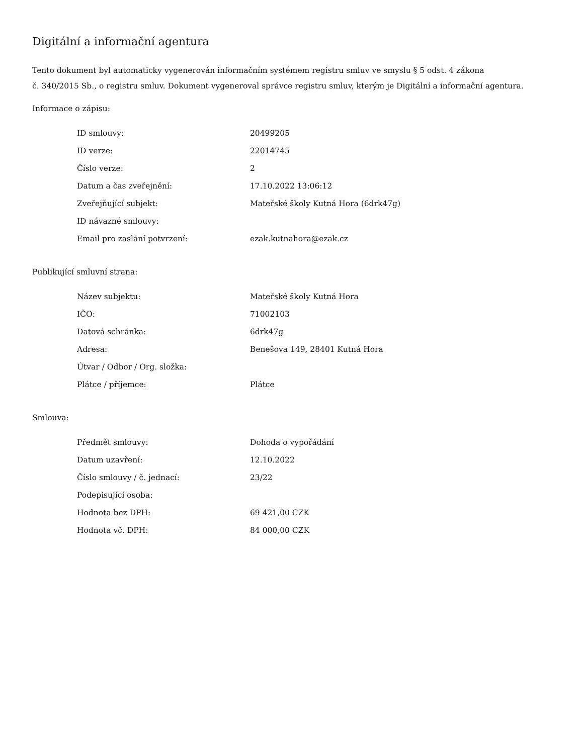Digitální a informační agentura
Tento dokument byl automaticky vygenerován informačním systémem registru smluv ve smyslu § 5 odst. 4 zákona
č. 340/2015 Sb., o registru smluv. Dokument vygeneroval správce registru smluv, kterým je Digitální a informační agentura.
Informace o zápisu:
| ID smlouvy: | 20499205 |
| ID verze: | 22014745 |
| Číslo verze: | 2 |
| Datum a čas zveřejnění: | 17.10.2022 13:06:12 |
| Zveřejňující subjekt: | Mateřské školy Kutná Hora (6drk47g) |
| ID návazné smlouvy: | |
| Email pro zaslání potvrzení: | ezak.kutnahora@ezak.cz |
Publikující smluvní strana:
| Název subjektu: | Mateřské školy Kutná Hora |
| IČO: | 71002103 |
| Datová schránka: | 6drk47g |
| Adresa: | Benešova 149, 28401 Kutná Hora |
| Útvar / Odbor / Org. složka: | |
| Plátce / příjemce: | Plátce |
Smlouva:
| Předmět smlouvy: | Dohoda o vypořádání |
| Datum uzavření: | 12.10.2022 |
| Číslo smlouvy / č. jednací: | 23/22 |
| Podepisující osoba: | |
| Hodnota bez DPH: | 69 421,00 CZK |
| Hodnota vč. DPH: | 84 000,00 CZK |